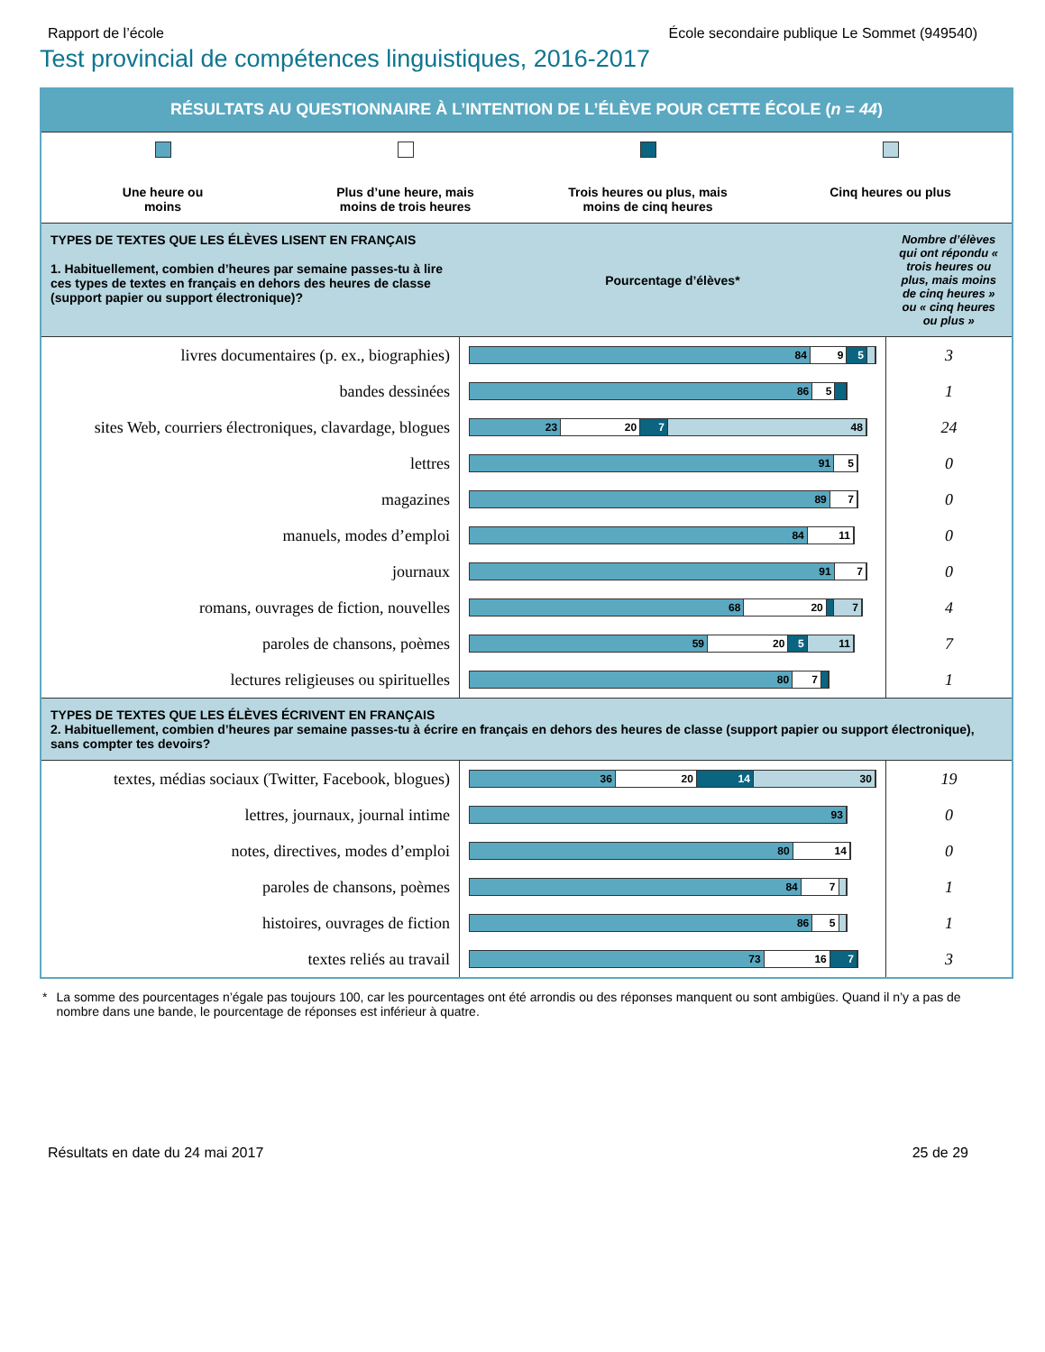Rapport de l’école École secondaire publique Le Sommet (949540)
Test provincial de compétences linguistiques, 2016-2017
RÉSULTATS AU QUESTIONNAIRE À L’INTENTION DE L’ÉLÈVE POUR CETTE ÉCOLE (n = 44)
Une heure ou
moins
Plus d’une heure, mais
moins de trois heures
Trois heures ou plus, mais
moins de cinq heures
Cinq heures ou plus
| TYPES DE TEXTES QUE LES ÉLÈVES LISENT EN FRANÇAIS 1. Habituellement, combien d’heures par semaine passes-tu à lire ces types de textes en français en dehors des heures de classe (support papier ou support électronique)? | Pourcentage d’élèves* | Nombre d’élèves qui ont répondu « trois heures ou plus, mais moins de cinq heures » ou « cinq heures ou plus » |
| livres documentaires (p. ex., biographies) | 84 9 5 | 3 |
| bandes dessinées | 86 5 | 1 |
| sites Web, courriers électroniques, clavardage, blogues | 23 20 7 48 | 24 |
| lettres | 91 5 | 0 |
| magazines | 89 7 | 0 |
| manuels, modes d’emploi | 84 11 | 0 |
| journaux | 91 7 | 0 |
| romans, ouvrages de fiction, nouvelles | 68 20 7 | 4 |
| paroles de chansons, poèmes | 59 20 5 11 | 7 |
| lectures religieuses ou spirituelles | 80 7 | 1 |
| TYPES DE TEXTES QUE LES ÉLÈVES ÉCRIVENT EN FRANÇAIS 2. Habituellement, combien d’heures par semaine passes-tu à écrire en français en dehors des heures de classe (support papier ou support électronique), sans compter tes devoirs? | | |
| textes, médias sociaux (Twitter, Facebook, blogues) | 36 20 14 30 | 19 |
| lettres, journaux, journal intime | 93 | 0 |
| notes, directives, modes d’emploi | 80 14 | 0 |
| paroles de chansons, poèmes | 84 7 | 1 |
| histoires, ouvrages de fiction | 86 5 | 1 |
| textes reliés au travail | 73 16 7 | 3 |
* La somme des pourcentages n’égale pas toujours 100, car les pourcentages ont été arrondis ou des réponses manquent ou sont ambigües. Quand il n’y a pas de nombre dans une bande, le pourcentage de réponses est inférieur à quatre.
Résultats en date du 24 mai 2017 25 de 29